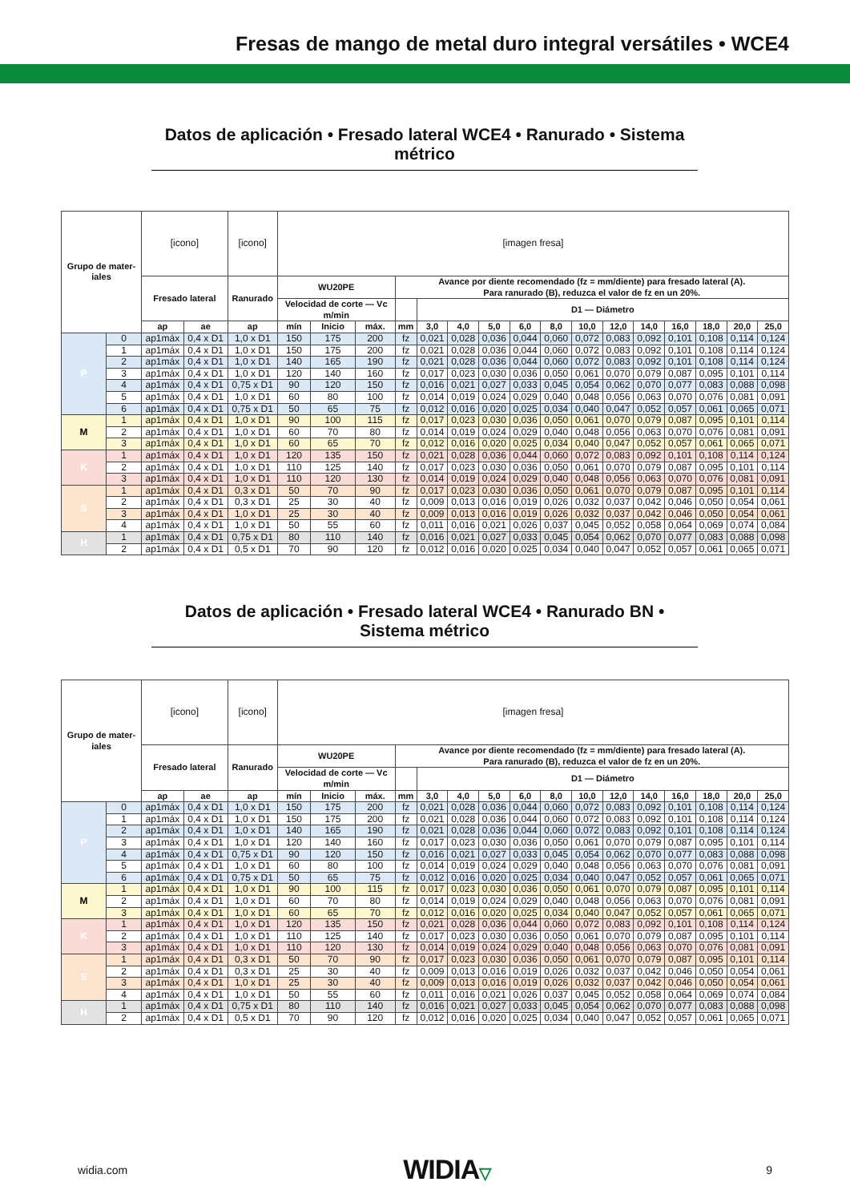Fresas de mango de metal duro integral versátiles • WCE4
Datos de aplicación • Fresado lateral WCE4 • Ranurado • Sistema métrico
| Grupo de mater- iales | | [icono] | | [icono] | [imagen fresa] | | | | | | | | | | | | | | | |
| | | Fresado lateral | | Ranurado | WU20PE | | | Avance por diente recomendado (fz = mm/diente) para fresado lateral (A). Para ranurado (B), reduzca el valor de fz en un 20%. | | | | | | | | | | | | |
| | | | | | Velocidad de corte — Vc m/min | | | | D1 — Diámetro | | | | | | | | | | | |
| | | ap | ae | ap | mín | Inicio | máx. | mm | 3,0 | 4,0 | 5,0 | 6,0 | 8,0 | 10,0 | 12,0 | 14,0 | 16,0 | 18,0 | 20,0 | 25,0 |
| P | 0 | ap1máx | 0,4 x D1 | 1,0 x D1 | 150 | 175 | 200 | fz | 0,021 | 0,028 | 0,036 | 0,044 | 0,060 | 0,072 | 0,083 | 0,092 | 0,101 | 0,108 | 0,114 | 0,124 |
| | 1 | ap1máx | 0,4 x D1 | 1,0 x D1 | 150 | 175 | 200 | fz | 0,021 | 0,028 | 0,036 | 0,044 | 0,060 | 0,072 | 0,083 | 0,092 | 0,101 | 0,108 | 0,114 | 0,124 |
| | 2 | ap1máx | 0,4 x D1 | 1,0 x D1 | 140 | 165 | 190 | fz | 0,021 | 0,028 | 0,036 | 0,044 | 0,060 | 0,072 | 0,083 | 0,092 | 0,101 | 0,108 | 0,114 | 0,124 |
| | 3 | ap1máx | 0,4 x D1 | 1,0 x D1 | 120 | 140 | 160 | fz | 0,017 | 0,023 | 0,030 | 0,036 | 0,050 | 0,061 | 0,070 | 0,079 | 0,087 | 0,095 | 0,101 | 0,114 |
| | 4 | ap1máx | 0,4 x D1 | 0,75 x D1 | 90 | 120 | 150 | fz | 0,016 | 0,021 | 0,027 | 0,033 | 0,045 | 0,054 | 0,062 | 0,070 | 0,077 | 0,083 | 0,088 | 0,098 |
| | 5 | ap1máx | 0,4 x D1 | 1,0 x D1 | 60 | 80 | 100 | fz | 0,014 | 0,019 | 0,024 | 0,029 | 0,040 | 0,048 | 0,056 | 0,063 | 0,070 | 0,076 | 0,081 | 0,091 |
| | 6 | ap1máx | 0,4 x D1 | 0,75 x D1 | 50 | 65 | 75 | fz | 0,012 | 0,016 | 0,020 | 0,025 | 0,034 | 0,040 | 0,047 | 0,052 | 0,057 | 0,061 | 0,065 | 0,071 |
| M | 1 | ap1máx | 0,4 x D1 | 1,0 x D1 | 90 | 100 | 115 | fz | 0,017 | 0,023 | 0,030 | 0,036 | 0,050 | 0,061 | 0,070 | 0,079 | 0,087 | 0,095 | 0,101 | 0,114 |
| | 2 | ap1máx | 0,4 x D1 | 1,0 x D1 | 60 | 70 | 80 | fz | 0,014 | 0,019 | 0,024 | 0,029 | 0,040 | 0,048 | 0,056 | 0,063 | 0,070 | 0,076 | 0,081 | 0,091 |
| | 3 | ap1máx | 0,4 x D1 | 1,0 x D1 | 60 | 65 | 70 | fz | 0,012 | 0,016 | 0,020 | 0,025 | 0,034 | 0,040 | 0,047 | 0,052 | 0,057 | 0,061 | 0,065 | 0,071 |
| K | 1 | ap1máx | 0,4 x D1 | 1,0 x D1 | 120 | 135 | 150 | fz | 0,021 | 0,028 | 0,036 | 0,044 | 0,060 | 0,072 | 0,083 | 0,092 | 0,101 | 0,108 | 0,114 | 0,124 |
| | 2 | ap1máx | 0,4 x D1 | 1,0 x D1 | 110 | 125 | 140 | fz | 0,017 | 0,023 | 0,030 | 0,036 | 0,050 | 0,061 | 0,070 | 0,079 | 0,087 | 0,095 | 0,101 | 0,114 |
| | 3 | ap1máx | 0,4 x D1 | 1,0 x D1 | 110 | 120 | 130 | fz | 0,014 | 0,019 | 0,024 | 0,029 | 0,040 | 0,048 | 0,056 | 0,063 | 0,070 | 0,076 | 0,081 | 0,091 |
| S | 1 | ap1máx | 0,4 x D1 | 0,3 x D1 | 50 | 70 | 90 | fz | 0,017 | 0,023 | 0,030 | 0,036 | 0,050 | 0,061 | 0,070 | 0,079 | 0,087 | 0,095 | 0,101 | 0,114 |
| | 2 | ap1máx | 0,4 x D1 | 0,3 x D1 | 25 | 30 | 40 | fz | 0,009 | 0,013 | 0,016 | 0,019 | 0,026 | 0,032 | 0,037 | 0,042 | 0,046 | 0,050 | 0,054 | 0,061 |
| | 3 | ap1máx | 0,4 x D1 | 1,0 x D1 | 25 | 30 | 40 | fz | 0,009 | 0,013 | 0,016 | 0,019 | 0,026 | 0,032 | 0,037 | 0,042 | 0,046 | 0,050 | 0,054 | 0,061 |
| | 4 | ap1máx | 0,4 x D1 | 1,0 x D1 | 50 | 55 | 60 | fz | 0,011 | 0,016 | 0,021 | 0,026 | 0,037 | 0,045 | 0,052 | 0,058 | 0,064 | 0,069 | 0,074 | 0,084 |
| H | 1 | ap1máx | 0,4 x D1 | 0,75 x D1 | 80 | 110 | 140 | fz | 0,016 | 0,021 | 0,027 | 0,033 | 0,045 | 0,054 | 0,062 | 0,070 | 0,077 | 0,083 | 0,088 | 0,098 |
| | 2 | ap1máx | 0,4 x D1 | 0,5 x D1 | 70 | 90 | 120 | fz | 0,012 | 0,016 | 0,020 | 0,025 | 0,034 | 0,040 | 0,047 | 0,052 | 0,057 | 0,061 | 0,065 | 0,071 |
Datos de aplicación • Fresado lateral WCE4 • Ranurado BN • Sistema métrico
| Grupo de mater- iales | | [icono] | | [icono] | [imagen fresa] | | | | | | | | | | | | | | | |
| | | Fresado lateral | | Ranurado | WU20PE | | | Avance por diente recomendado (fz = mm/diente) para fresado lateral (A). Para ranurado (B), reduzca el valor de fz en un 20%. | | | | | | | | | | | | |
| | | | | | Velocidad de corte — Vc m/min | | | | D1 — Diámetro | | | | | | | | | | | |
| | | ap | ae | ap | mín | Inicio | máx. | mm | 3,0 | 4,0 | 5,0 | 6,0 | 8,0 | 10,0 | 12,0 | 14,0 | 16,0 | 18,0 | 20,0 | 25,0 |
| P | 0 | ap1máx | 0,4 x D1 | 1,0 x D1 | 150 | 175 | 200 | fz | 0,021 | 0,028 | 0,036 | 0,044 | 0,060 | 0,072 | 0,083 | 0,092 | 0,101 | 0,108 | 0,114 | 0,124 |
| | 1 | ap1máx | 0,4 x D1 | 1,0 x D1 | 150 | 175 | 200 | fz | 0,021 | 0,028 | 0,036 | 0,044 | 0,060 | 0,072 | 0,083 | 0,092 | 0,101 | 0,108 | 0,114 | 0,124 |
| | 2 | ap1máx | 0,4 x D1 | 1,0 x D1 | 140 | 165 | 190 | fz | 0,021 | 0,028 | 0,036 | 0,044 | 0,060 | 0,072 | 0,083 | 0,092 | 0,101 | 0,108 | 0,114 | 0,124 |
| | 3 | ap1máx | 0,4 x D1 | 1,0 x D1 | 120 | 140 | 160 | fz | 0,017 | 0,023 | 0,030 | 0,036 | 0,050 | 0,061 | 0,070 | 0,079 | 0,087 | 0,095 | 0,101 | 0,114 |
| | 4 | ap1máx | 0,4 x D1 | 0,75 x D1 | 90 | 120 | 150 | fz | 0,016 | 0,021 | 0,027 | 0,033 | 0,045 | 0,054 | 0,062 | 0,070 | 0,077 | 0,083 | 0,088 | 0,098 |
| | 5 | ap1máx | 0,4 x D1 | 1,0 x D1 | 60 | 80 | 100 | fz | 0,014 | 0,019 | 0,024 | 0,029 | 0,040 | 0,048 | 0,056 | 0,063 | 0,070 | 0,076 | 0,081 | 0,091 |
| | 6 | ap1máx | 0,4 x D1 | 0,75 x D1 | 50 | 65 | 75 | fz | 0,012 | 0,016 | 0,020 | 0,025 | 0,034 | 0,040 | 0,047 | 0,052 | 0,057 | 0,061 | 0,065 | 0,071 |
| M | 1 | ap1máx | 0,4 x D1 | 1,0 x D1 | 90 | 100 | 115 | fz | 0,017 | 0,023 | 0,030 | 0,036 | 0,050 | 0,061 | 0,070 | 0,079 | 0,087 | 0,095 | 0,101 | 0,114 |
| | 2 | ap1máx | 0,4 x D1 | 1,0 x D1 | 60 | 70 | 80 | fz | 0,014 | 0,019 | 0,024 | 0,029 | 0,040 | 0,048 | 0,056 | 0,063 | 0,070 | 0,076 | 0,081 | 0,091 |
| | 3 | ap1máx | 0,4 x D1 | 1,0 x D1 | 60 | 65 | 70 | fz | 0,012 | 0,016 | 0,020 | 0,025 | 0,034 | 0,040 | 0,047 | 0,052 | 0,057 | 0,061 | 0,065 | 0,071 |
| K | 1 | ap1máx | 0,4 x D1 | 1,0 x D1 | 120 | 135 | 150 | fz | 0,021 | 0,028 | 0,036 | 0,044 | 0,060 | 0,072 | 0,083 | 0,092 | 0,101 | 0,108 | 0,114 | 0,124 |
| | 2 | ap1máx | 0,4 x D1 | 1,0 x D1 | 110 | 125 | 140 | fz | 0,017 | 0,023 | 0,030 | 0,036 | 0,050 | 0,061 | 0,070 | 0,079 | 0,087 | 0,095 | 0,101 | 0,114 |
| | 3 | ap1máx | 0,4 x D1 | 1,0 x D1 | 110 | 120 | 130 | fz | 0,014 | 0,019 | 0,024 | 0,029 | 0,040 | 0,048 | 0,056 | 0,063 | 0,070 | 0,076 | 0,081 | 0,091 |
| S | 1 | ap1máx | 0,4 x D1 | 0,3 x D1 | 50 | 70 | 90 | fz | 0,017 | 0,023 | 0,030 | 0,036 | 0,050 | 0,061 | 0,070 | 0,079 | 0,087 | 0,095 | 0,101 | 0,114 |
| | 2 | ap1máx | 0,4 x D1 | 0,3 x D1 | 25 | 30 | 40 | fz | 0,009 | 0,013 | 0,016 | 0,019 | 0,026 | 0,032 | 0,037 | 0,042 | 0,046 | 0,050 | 0,054 | 0,061 |
| | 3 | ap1máx | 0,4 x D1 | 1,0 x D1 | 25 | 30 | 40 | fz | 0,009 | 0,013 | 0,016 | 0,019 | 0,026 | 0,032 | 0,037 | 0,042 | 0,046 | 0,050 | 0,054 | 0,061 |
| | 4 | ap1máx | 0,4 x D1 | 1,0 x D1 | 50 | 55 | 60 | fz | 0,011 | 0,016 | 0,021 | 0,026 | 0,037 | 0,045 | 0,052 | 0,058 | 0,064 | 0,069 | 0,074 | 0,084 |
| H | 1 | ap1máx | 0,4 x D1 | 0,75 x D1 | 80 | 110 | 140 | fz | 0,016 | 0,021 | 0,027 | 0,033 | 0,045 | 0,054 | 0,062 | 0,070 | 0,077 | 0,083 | 0,088 | 0,098 |
| | 2 | ap1máx | 0,4 x D1 | 0,5 x D1 | 70 | 90 | 120 | fz | 0,012 | 0,016 | 0,020 | 0,025 | 0,034 | 0,040 | 0,047 | 0,052 | 0,057 | 0,061 | 0,065 | 0,071 |
widia.com WIDIA▽ 9